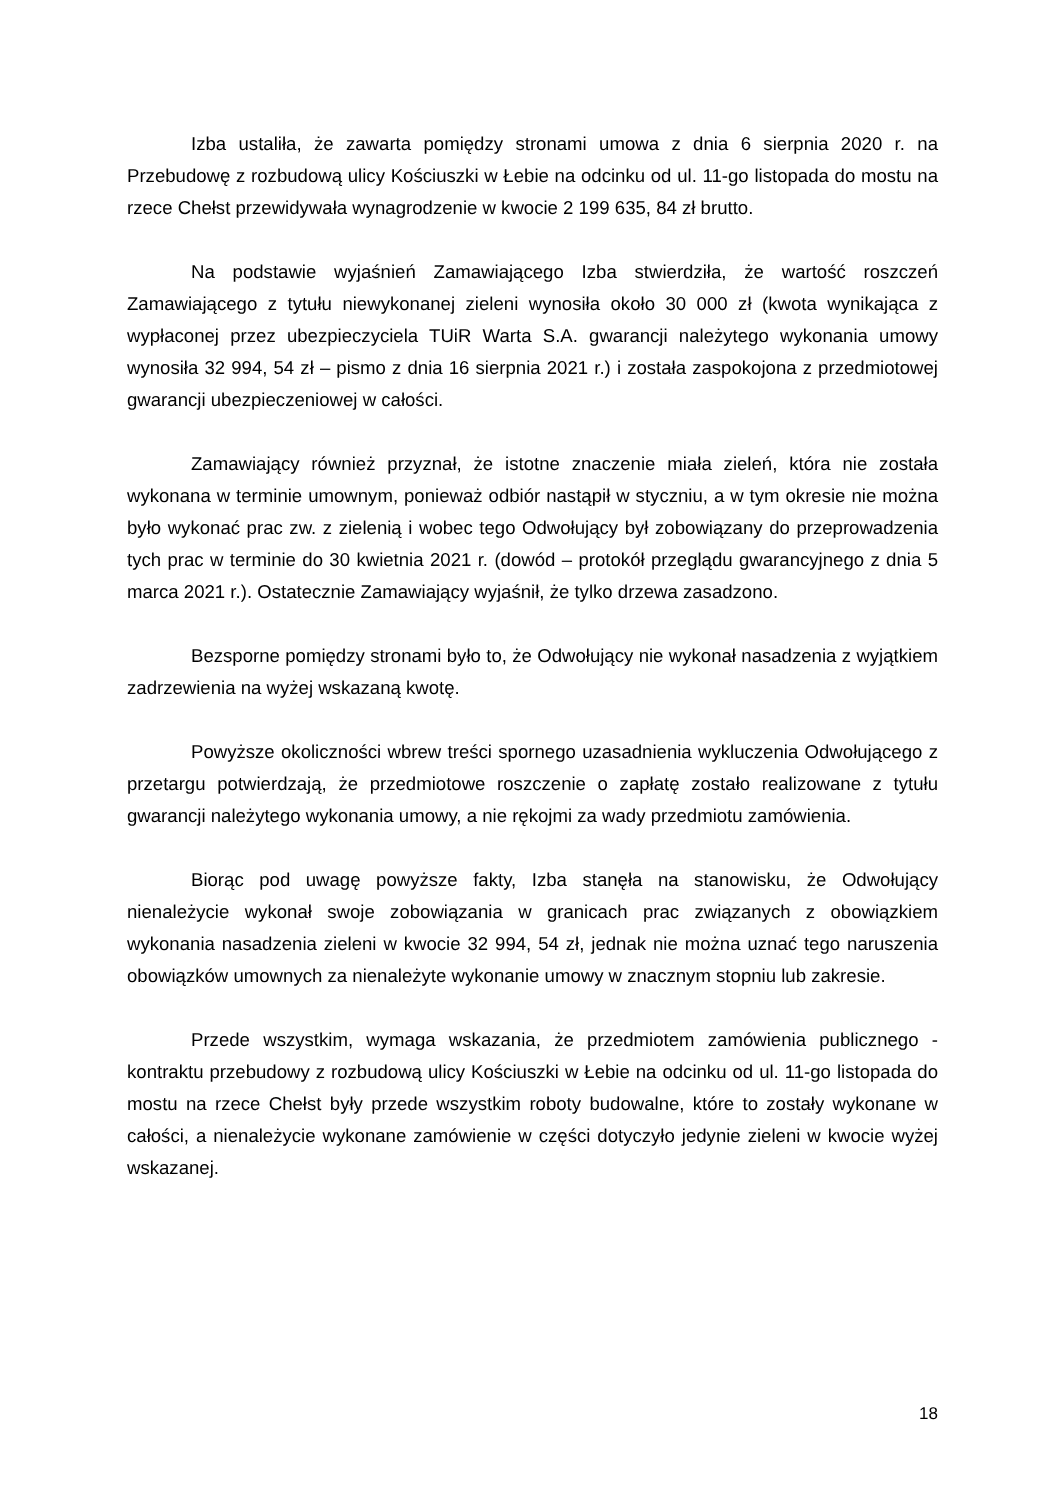Izba ustaliła, że zawarta pomiędzy stronami umowa z dnia 6 sierpnia 2020 r. na Przebudowę z rozbudową ulicy Kościuszki w Łebie na odcinku od ul. 11-go listopada do mostu na rzece Chełst przewidywała wynagrodzenie w kwocie 2 199 635, 84 zł brutto.
Na podstawie wyjaśnień Zamawiającego Izba stwierdziła, że wartość roszczeń Zamawiającego z tytułu niewykonanej zieleni wynosiła około 30 000 zł (kwota wynikająca z wypłaconej przez ubezpieczyciela TUiR Warta S.A. gwarancji należytego wykonania umowy wynosiła 32 994, 54 zł – pismo z dnia 16 sierpnia 2021 r.) i została zaspokojona z przedmiotowej gwarancji ubezpieczeniowej w całości.
Zamawiający również przyznał, że istotne znaczenie miała zieleń, która nie została wykonana w terminie umownym, ponieważ odbiór nastąpił w styczniu, a w tym okresie nie można było wykonać prac zw. z zielenią i wobec tego Odwołujący był zobowiązany do przeprowadzenia tych prac w terminie do 30 kwietnia 2021 r. (dowód – protokół przeglądu gwarancyjnego z dnia 5 marca 2021 r.). Ostatecznie Zamawiający wyjaśnił, że tylko drzewa zasadzono.
Bezsporne pomiędzy stronami było to, że Odwołujący nie wykonał nasadzenia z wyjątkiem zadrzewienia na wyżej wskazaną kwotę.
Powyższe okoliczności wbrew treści spornego uzasadnienia wykluczenia Odwołującego z przetargu potwierdzają, że przedmiotowe roszczenie o zapłatę zostało realizowane z tytułu gwarancji należytego wykonania umowy, a nie rękojmi za wady przedmiotu zamówienia.
Biorąc pod uwagę powyższe fakty, Izba stanęła na stanowisku, że Odwołujący nienależycie wykonał swoje zobowiązania w granicach prac związanych z obowiązkiem wykonania nasadzenia zieleni w kwocie 32 994, 54 zł, jednak nie można uznać tego naruszenia obowiązków umownych za nienależyte wykonanie umowy w znacznym stopniu lub zakresie.
Przede wszystkim, wymaga wskazania, że przedmiotem zamówienia publicznego - kontraktu przebudowy z rozbudową ulicy Kościuszki w Łebie na odcinku od ul. 11-go listopada do mostu na rzece Chełst były przede wszystkim roboty budowalne, które to zostały wykonane w całości, a nienależycie wykonane zamówienie w części dotyczyło jedynie zieleni w kwocie wyżej wskazanej.
18